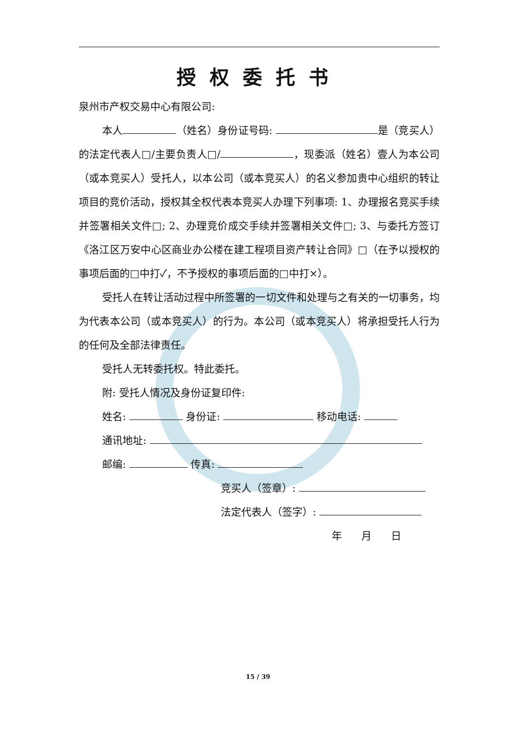授权委托书
泉州市产权交易中心有限公司:
本人 （姓名）身份证号码: 是（竞买人）的法定代表人□/主要负责人□/ ，现委派（姓名）壹人为本公司（或本竞买人）受托人，以本公司（或本竞买人）的名义参加贵中心组织的转让项目的竞价活动，授权其全权代表本竞买人办理下列事项: 1、办理报名竞买手续并签署相关文件□; 2、办理竞价成交手续并签署相关文件□; 3、与委托方签订《洛江区万安中心区商业办公楼在建工程项目资产转让合同》□（在予以授权的事项后面的□中打✓，不予授权的事项后面的□中打×）。
受托人在转让活动过程中所签署的一切文件和处理与之有关的一切事务，均为代表本公司（或本竞买人）的行为。本公司（或本竞买人）将承担受托人行为的任何及全部法律责任。
受托人无转委托权。特此委托。
附: 受托人情况及身份证复印件:
姓名: 身份证: 移动电话:
通讯地址:
邮编: 传真:
竞买人（签章）:
法定代表人（签字）:
年 月 日
15 / 39